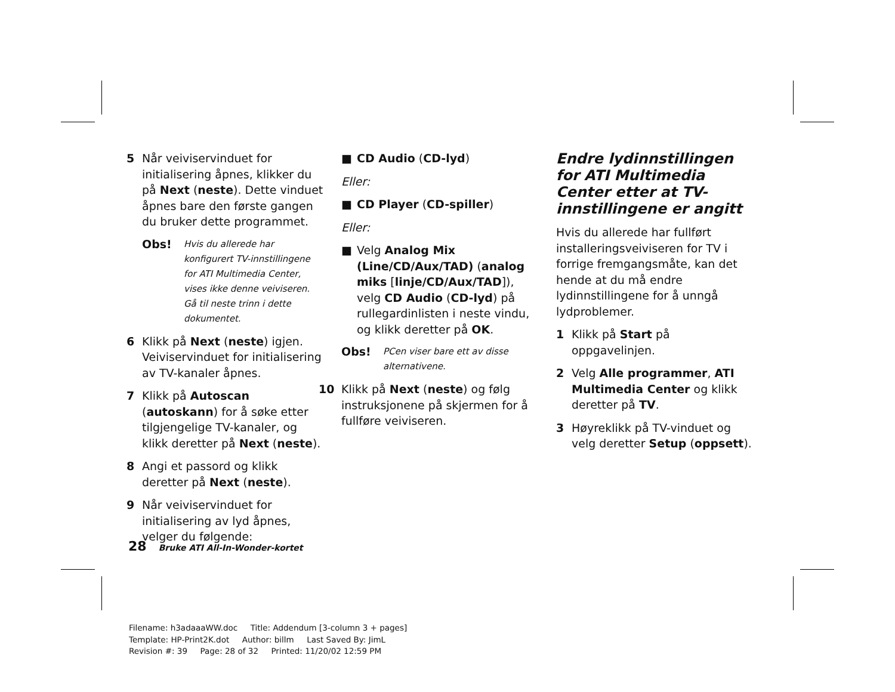5 Når veiviservinduet for initialisering åpnes, klikker du på Next (neste). Dette vinduet åpnes bare den første gangen du bruker dette programmet.
Obs! Hvis du allerede har konfigurert TV-innstillingene for ATI Multimedia Center, vises ikke denne veiviseren. Gå til neste trinn i dette dokumentet.
6 Klikk på Next (neste) igjen. Veiviservinduet for initialisering av TV-kanaler åpnes.
7 Klikk på Autoscan (autoskann) for å søke etter tilgjengelige TV-kanaler, og klikk deretter på Next (neste).
8 Angi et passord og klikk deretter på Next (neste).
9 Når veiviservinduet for initialisering av lyd åpnes, velger du følgende:
■ CD Audio (CD-lyd)
Eller:
■ CD Player (CD-spiller)
Eller:
■ Velg Analog Mix (Line/CD/Aux/TAD) (analog miks [linje/CD/Aux/TAD]), velg CD Audio (CD-lyd) på rullegardinlisten i neste vindu, og klikk deretter på OK.
Obs! PCen viser bare ett av disse alternativene.
10 Klikk på Next (neste) og følg instruksjonene på skjermen for å fullføre veiviseren.
Endre lydinnstillingen for ATI Multimedia Center etter at TV-innstillingene er angitt
Hvis du allerede har fullført installeringsveiviseren for TV i forrige fremgangsmåte, kan det hende at du må endre lydinnstillingene for å unngå lydproblemer.
1 Klikk på Start på oppgavelinjen.
2 Velg Alle programmer, ATI Multimedia Center og klikk deretter på TV.
3 Høyreklikk på TV-vinduet og velg deretter Setup (oppsett).
28 Bruke ATI All-In-Wonder-kortet
Filename: h3adaaaWW.doc Title: Addendum [3-column 3 + pages]
Template: HP-Print2K.dot Author: billm Last Saved By: JimL
Revision #: 39 Page: 28 of 32 Printed: 11/20/02 12:59 PM